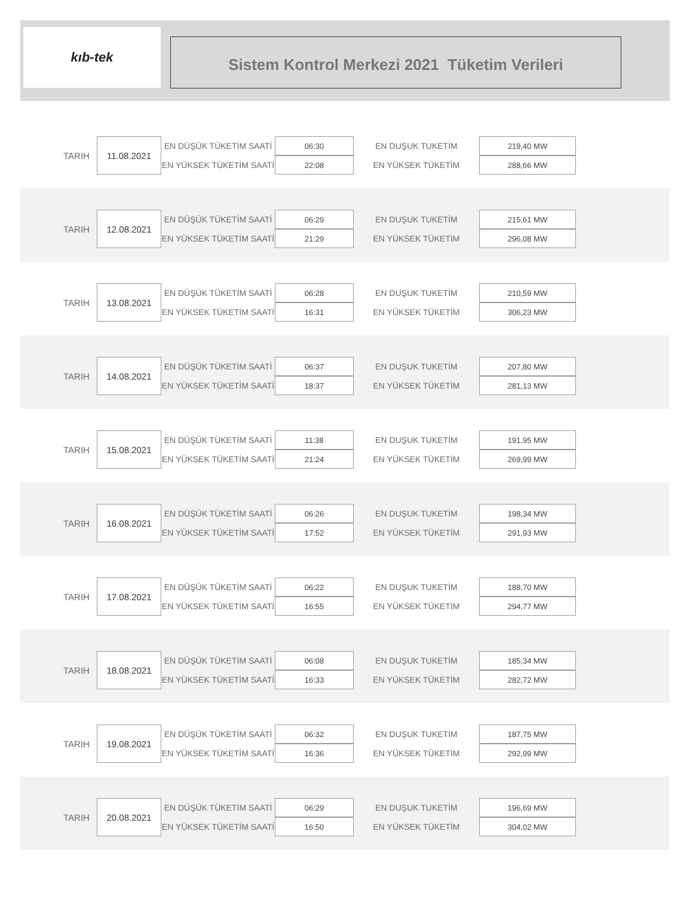kıb-tek
Sistem Kontrol Merkezi 2021 Tüketim Verileri
| TARIH | 11.08.2021 | EN DÜŞÜK TÜKETİM SAATİ | 06:30 | EN DUŞUK TUKETİM | 219,40 MW |
| | | EN YÜKSEK TÜKETİM SAATİ | 22:08 | EN YÜKSEK TÜKETİM | 288,66 MW |
| TARIH | 12.08.2021 | EN DÜŞÜK TÜKETİM SAATİ | 06:29 | EN DUŞUK TUKETİM | 215,61 MW |
| | | EN YÜKSEK TÜKETİM SAATİ | 21:29 | EN YÜKSEK TÜKETİM | 296,08 MW |
| TARIH | 13.08.2021 | EN DÜŞÜK TÜKETİM SAATİ | 06:28 | EN DUŞUK TUKETİM | 210,59 MW |
| | | EN YÜKSEK TÜKETİM SAATİ | 16:31 | EN YÜKSEK TÜKETİM | 306,23 MW |
| TARIH | 14.08.2021 | EN DÜŞÜK TÜKETİM SAATİ | 06:37 | EN DUŞUK TUKETİM | 207,80 MW |
| | | EN YÜKSEK TÜKETİM SAATİ | 18:37 | EN YÜKSEK TÜKETİM | 281,13 MW |
| TARIH | 15.08.2021 | EN DÜŞÜK TÜKETİM SAATİ | 11:38 | EN DUŞUK TUKETİM | 191,95 MW |
| | | EN YÜKSEK TÜKETİM SAATİ | 21:24 | EN YÜKSEK TÜKETİM | 269,99 MW |
| TARIH | 16.08.2021 | EN DÜŞÜK TÜKETİM SAATİ | 06:26 | EN DUŞUK TUKETİM | 198,34 MW |
| | | EN YÜKSEK TÜKETİM SAATİ | 17:52 | EN YÜKSEK TÜKETİM | 291,93 MW |
| TARIH | 17.08.2021 | EN DÜŞÜK TÜKETİM SAATİ | 06:22 | EN DUŞUK TUKETİM | 188,70 MW |
| | | EN YÜKSEK TÜKETİM SAATİ | 16:55 | EN YÜKSEK TÜKETİM | 294,77 MW |
| TARIH | 18.08.2021 | EN DÜŞÜK TÜKETİM SAATİ | 06:08 | EN DUŞUK TUKETİM | 185,34 MW |
| | | EN YÜKSEK TÜKETİM SAATİ | 16:33 | EN YÜKSEK TÜKETİM | 282,72 MW |
| TARIH | 19.08.2021 | EN DÜŞÜK TÜKETİM SAATİ | 06:32 | EN DUŞUK TUKETİM | 187,75 MW |
| | | EN YÜKSEK TÜKETİM SAATİ | 16:36 | EN YÜKSEK TÜKETİM | 292,99 MW |
| TARIH | 20.08.2021 | EN DÜŞÜK TÜKETİM SAATİ | 06:29 | EN DUŞUK TUKETİM | 196,69 MW |
| | | EN YÜKSEK TÜKETİM SAATİ | 16:50 | EN YÜKSEK TÜKETİM | 304,02 MW |